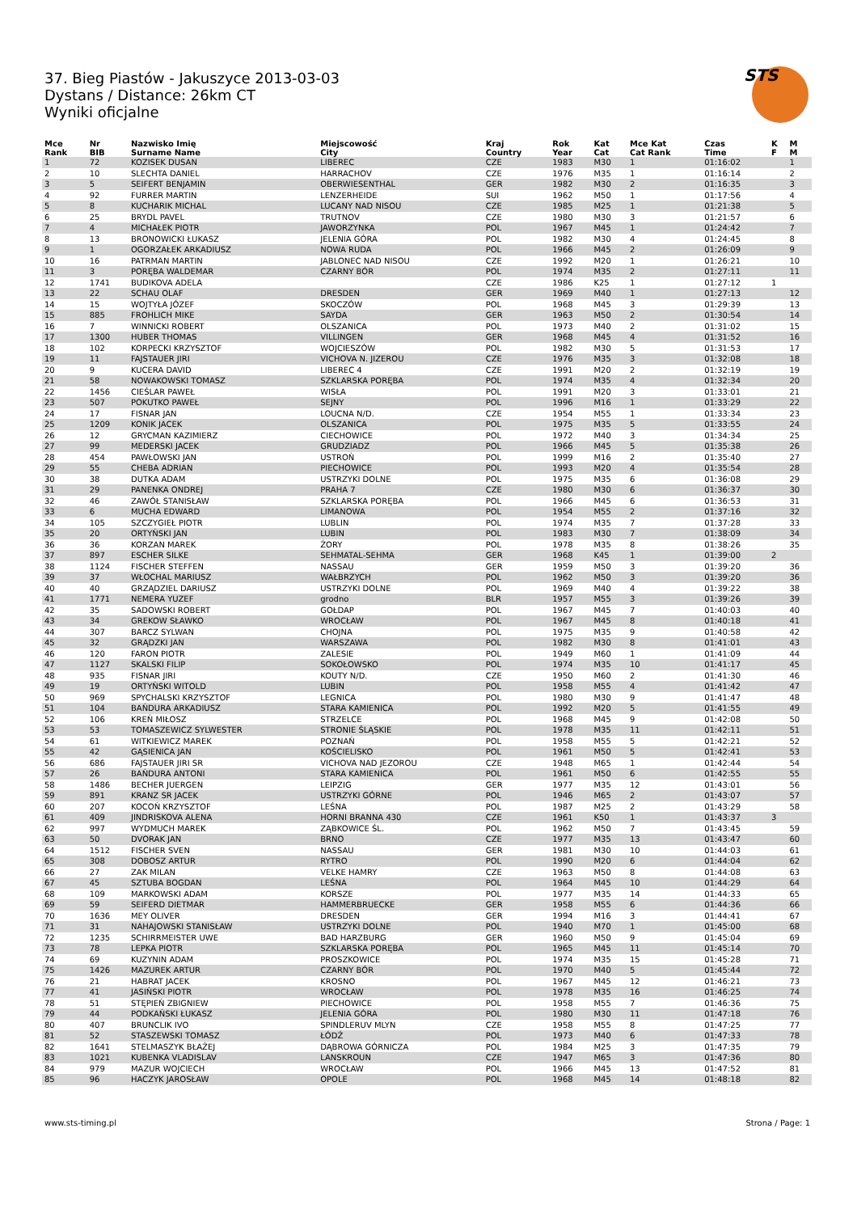37. Bieg Piastów - Jakuszyce 2013-03-03
Dystans / Distance: 26km CT
Wyniki oficjalne
STS
| Mce Rank | Nr BIB | Nazwisko Imię Surname Name | Miejscowość City | Kraj Country | Rok Year | Kat Cat | Mce Kat Cat Rank | Czas Time | K F | M M |
| --- | --- | --- | --- | --- | --- | --- | --- | --- | --- | --- |
| 1 | 72 | KOZISEK DUSAN | LIBEREC | CZE | 1983 | M30 | 1 | 01:16:02 | | 1 |
| 2 | 10 | SLECHTA DANIEL | HARRACHOV | CZE | 1976 | M35 | 1 | 01:16:14 | | 2 |
| 3 | 5 | SEIFERT BENJAMIN | OBERWIESENTHAL | GER | 1982 | M30 | 2 | 01:16:35 | | 3 |
| 4 | 92 | FURRER MARTIN | LENZERHEIDE | SUI | 1962 | M50 | 1 | 01:17:56 | | 4 |
| 5 | 8 | KUCHARIK MICHAL | LUCANY NAD NISOU | CZE | 1985 | M25 | 1 | 01:21:38 | | 5 |
| 6 | 25 | BRYDL PAVEL | TRUTNOV | CZE | 1980 | M30 | 3 | 01:21:57 | | 6 |
| 7 | 4 | MICHAŁEK PIOTR | JAWORZYNKA | POL | 1967 | M45 | 1 | 01:24:42 | | 7 |
| 8 | 13 | BRONOWICKI ŁUKASZ | JELENIA GÓRA | POL | 1982 | M30 | 4 | 01:24:45 | | 8 |
| 9 | 1 | OGORZAŁEK ARKADIUSZ | NOWA RUDA | POL | 1966 | M45 | 2 | 01:26:09 | | 9 |
| 10 | 16 | PATRMAN MARTIN | JABLONEC NAD NISOU | CZE | 1992 | M20 | 1 | 01:26:21 | | 10 |
| 11 | 3 | PORĘBA WALDEMAR | CZARNY BÓR | POL | 1974 | M35 | 2 | 01:27:11 | | 11 |
| 12 | 1741 | BUDIKOVA ADELA | | CZE | 1986 | K25 | 1 | 01:27:12 | 1 | |
| 13 | 22 | SCHAU OLAF | DRESDEN | GER | 1969 | M40 | 1 | 01:27:13 | | 12 |
| 14 | 15 | WOJTYŁA JÓZEF | SKOCZÓW | POL | 1968 | M45 | 3 | 01:29:39 | | 13 |
| 15 | 885 | FROHLICH MIKE | SAYDA | GER | 1963 | M50 | 2 | 01:30:54 | | 14 |
| 16 | 7 | WINNICKI ROBERT | OLSZANICA | POL | 1973 | M40 | 2 | 01:31:02 | | 15 |
| 17 | 1300 | HUBER THOMAS | VILLINGEN | GER | 1968 | M45 | 4 | 01:31:52 | | 16 |
| 18 | 102 | KORPECKI KRZYSZTOF | WOJCIESZÓW | POL | 1982 | M30 | 5 | 01:31:53 | | 17 |
| 19 | 11 | FAJSTAUER JIRI | VICHOVA N. JIZEROU | CZE | 1976 | M35 | 3 | 01:32:08 | | 18 |
| 20 | 9 | KUCERA DAVID | LIBEREC 4 | CZE | 1991 | M20 | 2 | 01:32:19 | | 19 |
| 21 | 58 | NOWAKOWSKI TOMASZ | SZKLARSKA PORĘBA | POL | 1974 | M35 | 4 | 01:32:34 | | 20 |
| 22 | 1456 | CIEŚLAR PAWEŁ | WISŁA | POL | 1991 | M20 | 3 | 01:33:01 | | 21 |
| 23 | 507 | POKUTKO PAWEŁ | SEJNY | POL | 1996 | M16 | 1 | 01:33:29 | | 22 |
| 24 | 17 | FISNAR JAN | LOUCNA N/D. | CZE | 1954 | M55 | 1 | 01:33:34 | | 23 |
| 25 | 1209 | KONIK JACEK | OLSZANICA | POL | 1975 | M35 | 5 | 01:33:55 | | 24 |
| 26 | 12 | GRYCMAN KAZIMIERZ | CIECHOWICE | POL | 1972 | M40 | 3 | 01:34:34 | | 25 |
| 27 | 99 | MEDERSKI JACEK | GRUDZIADZ | POL | 1966 | M45 | 5 | 01:35:38 | | 26 |
| 28 | 454 | PAWŁOWSKI JAN | USTROŃ | POL | 1999 | M16 | 2 | 01:35:40 | | 27 |
| 29 | 55 | CHEBA ADRIAN | PIECHOWICE | POL | 1993 | M20 | 4 | 01:35:54 | | 28 |
| 30 | 38 | DUTKA ADAM | USTRZYKI DOLNE | POL | 1975 | M35 | 6 | 01:36:08 | | 29 |
| 31 | 29 | PANENKA ONDREJ | PRAHA 7 | CZE | 1980 | M30 | 6 | 01:36:37 | | 30 |
| 32 | 46 | ZAWÓŁ STANISŁAW | SZKLARSKA PORĘBA | POL | 1966 | M45 | 6 | 01:36:53 | | 31 |
| 33 | 6 | MUCHA EDWARD | LIMANOWA | POL | 1954 | M55 | 2 | 01:37:16 | | 32 |
| 34 | 105 | SZCZYGIEŁ PIOTR | LUBLIN | POL | 1974 | M35 | 7 | 01:37:28 | | 33 |
| 35 | 20 | ORTYŃSKI JAN | LUBIN | POL | 1983 | M30 | 7 | 01:38:09 | | 34 |
| 36 | 36 | KORZAN MAREK | ŻORY | POL | 1978 | M35 | 8 | 01:38:26 | | 35 |
| 37 | 897 | ESCHER SILKE | SEHMATAL-SEHMA | GER | 1968 | K45 | 1 | 01:39:00 | 2 | |
| 38 | 1124 | FISCHER STEFFEN | NASSAU | GER | 1959 | M50 | 3 | 01:39:20 | | 36 |
| 39 | 37 | WŁOCHAL MARIUSZ | WAŁBRZYCH | POL | 1962 | M50 | 3 | 01:39:20 | | 36 |
| 40 | 40 | GRZĄDZIEL DARIUSZ | USTRZYKI DOLNE | POL | 1969 | M40 | 4 | 01:39:22 | | 38 |
| 41 | 1771 | NEMERA YUZEF | grodno | BLR | 1957 | M55 | 3 | 01:39:26 | | 39 |
| 42 | 35 | SADOWSKI ROBERT | GOŁDAP | POL | 1967 | M45 | 7 | 01:40:03 | | 40 |
| 43 | 34 | GREKOW SŁAWKO | WROCŁAW | POL | 1967 | M45 | 8 | 01:40:18 | | 41 |
| 44 | 307 | BARCZ SYLWAN | CHOJNA | POL | 1975 | M35 | 9 | 01:40:58 | | 42 |
| 45 | 32 | GRĄDZKI JAN | WARSZAWA | POL | 1982 | M30 | 8 | 01:41:01 | | 43 |
| 46 | 120 | FARON PIOTR | ZALESIE | POL | 1949 | M60 | 1 | 01:41:09 | | 44 |
| 47 | 1127 | SKALSKI FILIP | SOKOŁOWSKO | POL | 1974 | M35 | 10 | 01:41:17 | | 45 |
| 48 | 935 | FISNAR JIRI | KOUTY N/D. | CZE | 1950 | M60 | 2 | 01:41:30 | | 46 |
| 49 | 19 | ORTYŃSKI WITOLD | LUBIN | POL | 1958 | M55 | 4 | 01:41:42 | | 47 |
| 50 | 969 | SPYCHALSKI KRZYSZTOF | LEGNICA | POL | 1980 | M30 | 9 | 01:41:47 | | 48 |
| 51 | 104 | BAŃDURA ARKADIUSZ | STARA KAMIENICA | POL | 1992 | M20 | 5 | 01:41:55 | | 49 |
| 52 | 106 | KREŃ MIŁOSZ | STRZELCE | POL | 1968 | M45 | 9 | 01:42:08 | | 50 |
| 53 | 53 | TOMASZEWICZ SYLWESTER | STRONIE ŚLĄSKIE | POL | 1978 | M35 | 11 | 01:42:11 | | 51 |
| 54 | 61 | WITKIEWICZ MAREK | POZNAŃ | POL | 1958 | M55 | 5 | 01:42:21 | | 52 |
| 55 | 42 | GĄSIENICA JAN | KOŚCIELISKO | POL | 1961 | M50 | 5 | 01:42:41 | | 53 |
| 56 | 686 | FAJSTAUER JIRI SR | VICHOVA NAD JEZOROU | CZE | 1948 | M65 | 1 | 01:42:44 | | 54 |
| 57 | 26 | BAŃDURA ANTONI | STARA KAMIENICA | POL | 1961 | M50 | 6 | 01:42:55 | | 55 |
| 58 | 1486 | BECHER JUERGEN | LEIPZIG | GER | 1977 | M35 | 12 | 01:43:01 | | 56 |
| 59 | 891 | KRANZ SR JACEK | USTRZYKI GÓRNE | POL | 1946 | M65 | 2 | 01:43:07 | | 57 |
| 60 | 207 | KOCOŃ KRZYSZTOF | LEŚNA | POL | 1987 | M25 | 2 | 01:43:29 | | 58 |
| 61 | 409 | JINDRISKOVA ALENA | HORNI BRANNA 430 | CZE | 1961 | K50 | 1 | 01:43:37 | 3 | |
| 62 | 997 | WYDMUCH MAREK | ZĄBKOWICE ŚL. | POL | 1962 | M50 | 7 | 01:43:45 | | 59 |
| 63 | 50 | DVORAK JAN | BRNO | CZE | 1977 | M35 | 13 | 01:43:47 | | 60 |
| 64 | 1512 | FISCHER SVEN | NASSAU | GER | 1981 | M30 | 10 | 01:44:03 | | 61 |
| 65 | 308 | DOBOSZ ARTUR | RYTRO | POL | 1990 | M20 | 6 | 01:44:04 | | 62 |
| 66 | 27 | ZAK MILAN | VELKE HAMRY | CZE | 1963 | M50 | 8 | 01:44:08 | | 63 |
| 67 | 45 | SZTUBA BOGDAN | LEŚNA | POL | 1964 | M45 | 10 | 01:44:29 | | 64 |
| 68 | 109 | MARKOWSKI ADAM | KORSZE | POL | 1977 | M35 | 14 | 01:44:33 | | 65 |
| 69 | 59 | SEIFERD DIETMAR | HAMMERBRUECKE | GER | 1958 | M55 | 6 | 01:44:36 | | 66 |
| 70 | 1636 | MEY OLIVER | DRESDEN | GER | 1994 | M16 | 3 | 01:44:41 | | 67 |
| 71 | 31 | NAHAJOWSKI STANISŁAW | USTRZYKI DOLNE | POL | 1940 | M70 | 1 | 01:45:00 | | 68 |
| 72 | 1235 | SCHIRRMEISTER UWE | BAD HARZBURG | GER | 1960 | M50 | 9 | 01:45:04 | | 69 |
| 73 | 78 | LEPKA PIOTR | SZKLARSKA PORĘBA | POL | 1965 | M45 | 11 | 01:45:14 | | 70 |
| 74 | 69 | KUZYNIN ADAM | PROSZKOWICE | POL | 1974 | M35 | 15 | 01:45:28 | | 71 |
| 75 | 1426 | MAZUREK ARTUR | CZARNY BÓR | POL | 1970 | M40 | 5 | 01:45:44 | | 72 |
| 76 | 21 | HABRAT JACEK | KROSNO | POL | 1967 | M45 | 12 | 01:46:21 | | 73 |
| 77 | 41 | JASIŃSKI PIOTR | WROCŁAW | POL | 1978 | M35 | 16 | 01:46:25 | | 74 |
| 78 | 51 | STĘPIEŃ ZBIGNIEW | PIECHOWICE | POL | 1958 | M55 | 7 | 01:46:36 | | 75 |
| 79 | 44 | PODKAŃSKI ŁUKASZ | JELENIA GÓRA | POL | 1980 | M30 | 11 | 01:47:18 | | 76 |
| 80 | 407 | BRUNCLIK IVO | SPINDLERUV MLYN | CZE | 1958 | M55 | 8 | 01:47:25 | | 77 |
| 81 | 52 | STASZEWSKI TOMASZ | ŁÓDŹ | POL | 1973 | M40 | 6 | 01:47:33 | | 78 |
| 82 | 1641 | STELMASZYK BŁAŻEJ | DĄBROWA GÓRNICZA | POL | 1984 | M25 | 3 | 01:47:35 | | 79 |
| 83 | 1021 | KUBENKA VLADISLAV | LANSKROUN | CZE | 1947 | M65 | 3 | 01:47:36 | | 80 |
| 84 | 979 | MAZUR WOJCIECH | WROCŁAW | POL | 1966 | M45 | 13 | 01:47:52 | | 81 |
| 85 | 96 | HACZYK JAROSŁAW | OPOLE | POL | 1968 | M45 | 14 | 01:48:18 | | 82 |
www.sts-timing.pl Strona / Page: 1